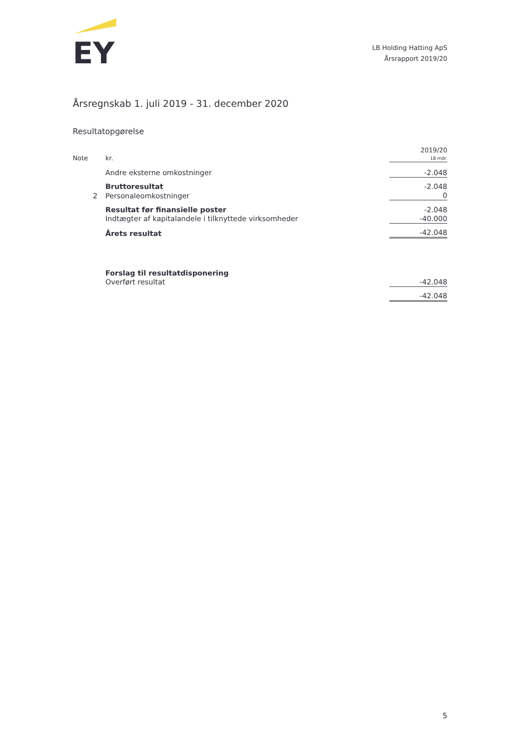EY
LB Holding Hatting ApS
Årsrapport 2019/20
Årsregnskab 1. juli 2019 - 31. december 2020
Resultatopgørelse
| Note | kr. | 2019/20 18 mdr. |
| | Andre eksterne omkostninger | -2.048 |
| | Bruttoresultat | -2.048 |
| 2 | Personaleomkostninger | 0 |
| | Resultat før finansielle poster | -2.048 |
| | Indtægter af kapitalandele i tilknyttede virksomheder | -40.000 |
| | Årets resultat | -42.048 |
| | Forslag til resultatdisponering | |
| | Overført resultat | -42.048 |
| | | -42.048 |
5